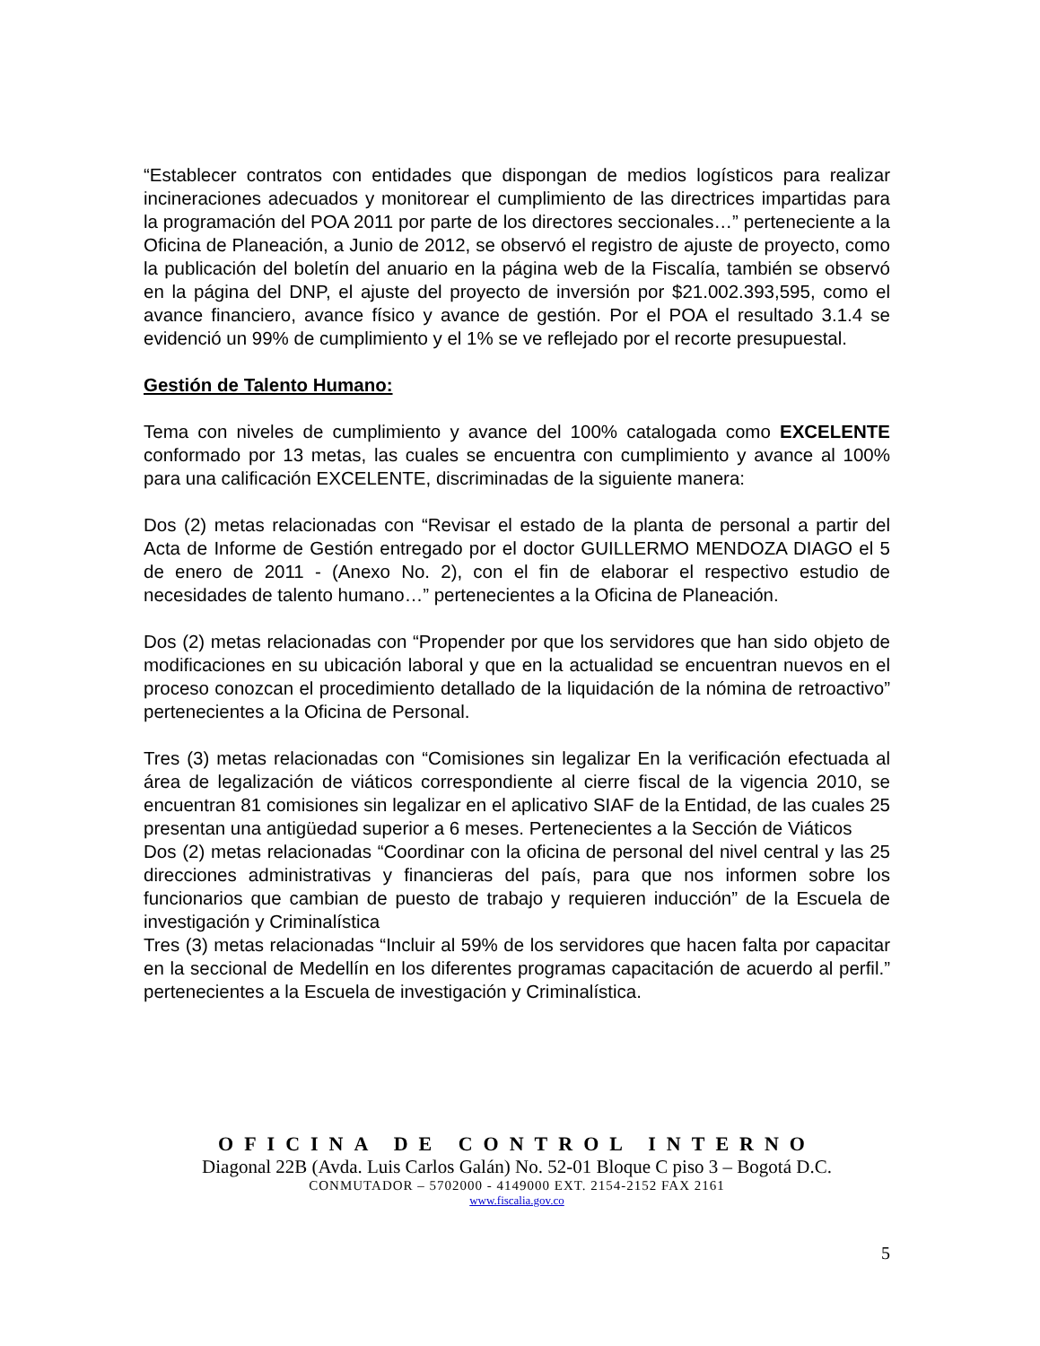“Establecer contratos con entidades que dispongan de medios logísticos para realizar incineraciones adecuados y monitorear el cumplimiento de las directrices impartidas para la programación del POA 2011 por parte de los directores seccionales…” perteneciente a la Oficina de Planeación, a Junio de 2012, se observó el registro de ajuste de proyecto, como la publicación del boletín del anuario en la página web de la Fiscalía, también se observó en la página del DNP, el ajuste del proyecto de inversión por $21.002.393,595, como el avance financiero, avance físico y avance de gestión. Por el POA el resultado 3.1.4 se evidenció un 99% de cumplimiento y el 1% se ve reflejado por el recorte presupuestal.
Gestión de Talento Humano:
Tema con niveles de cumplimiento y avance del 100% catalogada como EXCELENTE conformado por 13 metas, las cuales se encuentra con cumplimiento y avance al 100% para una calificación EXCELENTE, discriminadas de la siguiente manera:
Dos (2) metas relacionadas con “Revisar el estado de la planta de personal a partir del Acta de Informe de Gestión entregado por el doctor GUILLERMO MENDOZA DIAGO el 5 de enero de 2011 - (Anexo No. 2), con el fin de elaborar el respectivo estudio de necesidades de talento humano…” pertenecientes a la Oficina de Planeación.
Dos (2) metas relacionadas con “Propender por que los servidores que han sido objeto de modificaciones en su ubicación laboral y que en la actualidad se encuentran nuevos en el proceso conozcan el procedimiento detallado de la liquidación de la nómina de retroactivo” pertenecientes a la Oficina de Personal.
Tres (3) metas relacionadas con “Comisiones sin legalizar En la verificación efectuada al área de legalización de viáticos correspondiente al cierre fiscal de la vigencia 2010, se encuentran 81 comisiones sin legalizar en el aplicativo SIAF de la Entidad, de las cuales 25 presentan una antigüedad superior a 6 meses. Pertenecientes a la Sección de Viáticos
Dos (2) metas relacionadas “Coordinar con la oficina de personal del nivel central y las 25 direcciones administrativas y financieras del país, para que nos informen sobre los funcionarios que cambian de puesto de trabajo y requieren inducción” de la Escuela de investigación y Criminalística
Tres (3) metas relacionadas “Incluir al 59% de los servidores que hacen falta por capacitar en la seccional de Medellín en los diferentes programas capacitación de acuerdo al perfil.” pertenecientes a la Escuela de investigación y Criminalística.
OFICINA DE CONTROL INTERNO
Diagonal 22B (Avda. Luis Carlos Galán) No. 52-01 Bloque C piso 3 – Bogotá D.C.
CONMUTADOR – 5702000 - 4149000 EXT. 2154-2152 FAX 2161
www.fiscalia.gov.co
5